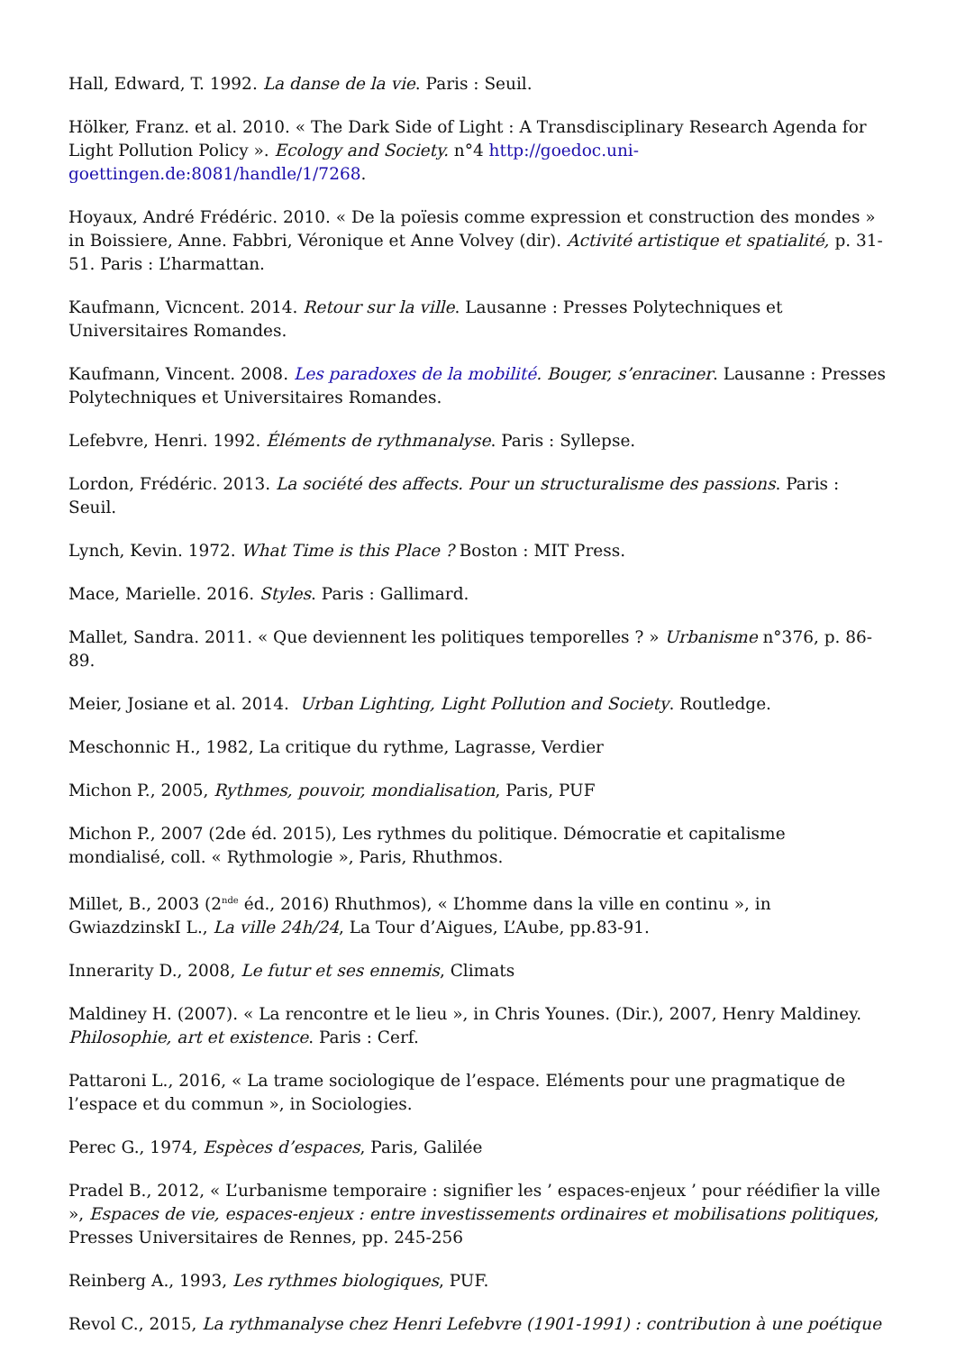Hall, Edward, T. 1992. La danse de la vie. Paris : Seuil.
Hölker, Franz. et al. 2010. « The Dark Side of Light : A Transdisciplinary Research Agenda for Light Pollution Policy ». Ecology and Society. n°4 http://goedoc.uni-goettingen.de:8081/handle/1/7268.
Hoyaux, André Frédéric. 2010. « De la poïesis comme expression et construction des mondes » in Boissiere, Anne. Fabbri, Véronique et Anne Volvey (dir). Activité artistique et spatialité, p. 31-51. Paris : L’harmattan.
Kaufmann, Vicncent. 2014. Retour sur la ville. Lausanne : Presses Polytechniques et Universitaires Romandes.
Kaufmann, Vincent. 2008. Les paradoxes de la mobilité. Bouger, s’enraciner. Lausanne : Presses Polytechniques et Universitaires Romandes.
Lefebvre, Henri. 1992. Éléments de rythmanalyse. Paris : Syllepse.
Lordon, Frédéric. 2013. La société des affects. Pour un structuralisme des passions. Paris : Seuil.
Lynch, Kevin. 1972. What Time is this Place ? Boston : MIT Press.
Mace, Marielle. 2016. Styles. Paris : Gallimard.
Mallet, Sandra. 2011. « Que deviennent les politiques temporelles ? » Urbanisme n°376, p. 86- 89.
Meier, Josiane et al. 2014. Urban Lighting, Light Pollution and Society. Routledge.
Meschonnic H., 1982, La critique du rythme, Lagrasse, Verdier
Michon P., 2005, Rythmes, pouvoir, mondialisation, Paris, PUF
Michon P., 2007 (2de éd. 2015), Les rythmes du politique. Démocratie et capitalisme mondialisé, coll. « Rythmologie », Paris, Rhuthmos.
Millet, B., 2003 (2<sup>nde</sup> éd., 2016) Rhuthmos), « L’homme dans la ville en continu », in GwiazdzinskI L., La ville 24h/24, La Tour d’Aigues, L’Aube, pp.83-91.
Innerarity D., 2008, Le futur et ses ennemis, Climats
Maldiney H. (2007). « La rencontre et le lieu », in Chris Younes. (Dir.), 2007, Henry Maldiney. Philosophie, art et existence. Paris : Cerf.
Pattaroni L., 2016, « La trame sociologique de l’espace. Eléments pour une pragmatique de l’espace et du commun », in Sociologies.
Perec G., 1974, Espèces d’espaces, Paris, Galilée
Pradel B., 2012, « L’urbanisme temporaire : signifier les ’ espaces-enjeux ’ pour réédifier la ville », Espaces de vie, espaces-enjeux : entre investissements ordinaires et mobilisations politiques, Presses Universitaires de Rennes, pp. 245-256
Reinberg A., 1993, Les rythmes biologiques, PUF.
Revol C., 2015, La rythmanalyse chez Henri Lefebvre (1901-1991) : contribution à une poétique